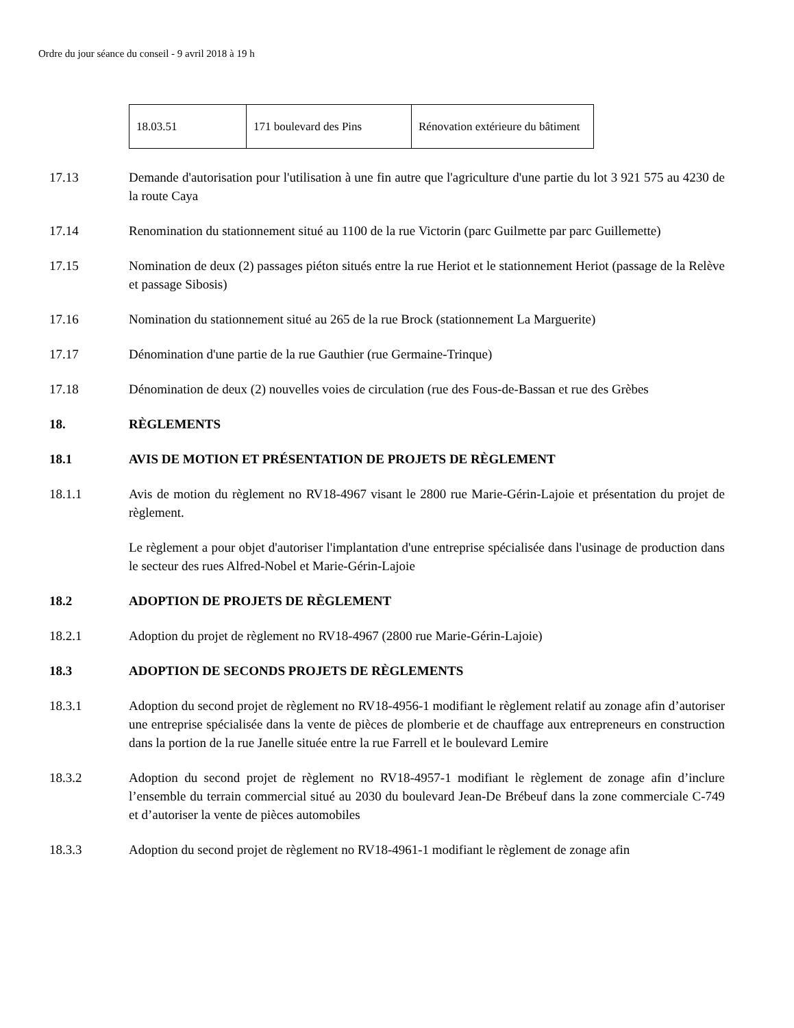Ordre du jour séance du conseil - 9 avril 2018 à 19 h
| 18.03.51 | 171 boulevard des Pins | Rénovation extérieure du bâtiment |
17.13 Demande d'autorisation pour l'utilisation à une fin autre que l'agriculture d'une partie du lot 3 921 575 au 4230 de la route Caya
17.14 Renomination du stationnement situé au 1100 de la rue Victorin (parc Guilmette par parc Guillemette)
17.15 Nomination de deux (2) passages piéton situés entre la rue Heriot et le stationnement Heriot (passage de la Relève et passage Sibosis)
17.16 Nomination du stationnement situé au 265 de la rue Brock (stationnement La Marguerite)
17.17 Dénomination d'une partie de la rue Gauthier (rue Germaine-Trinque)
17.18 Dénomination de deux (2) nouvelles voies de circulation (rue des Fous-de-Bassan et rue des Grèbes
18. RÈGLEMENTS
18.1 AVIS DE MOTION ET PRÉSENTATION DE PROJETS DE RÈGLEMENT
18.1.1 Avis de motion du règlement no RV18-4967 visant le 2800 rue Marie-Gérin-Lajoie et présentation du projet de règlement.
Le règlement a pour objet d'autoriser l'implantation d'une entreprise spécialisée dans l'usinage de production dans le secteur des rues Alfred-Nobel et Marie-Gérin-Lajoie
18.2 ADOPTION DE PROJETS DE RÈGLEMENT
18.2.1 Adoption du projet de règlement no RV18-4967 (2800 rue Marie-Gérin-Lajoie)
18.3 ADOPTION DE SECONDS PROJETS DE RÈGLEMENTS
18.3.1 Adoption du second projet de règlement no RV18-4956-1 modifiant le règlement relatif au zonage afin d’autoriser une entreprise spécialisée dans la vente de pièces de plomberie et de chauffage aux entrepreneurs en construction dans la portion de la rue Janelle située entre la rue Farrell et le boulevard Lemire
18.3.2 Adoption du second projet de règlement no RV18-4957-1 modifiant le règlement de zonage afin d’inclure l’ensemble du terrain commercial situé au 2030 du boulevard Jean-De Brébeuf dans la zone commerciale C-749 et d’autoriser la vente de pièces automobiles
18.3.3 Adoption du second projet de règlement no RV18-4961-1 modifiant le règlement de zonage afin